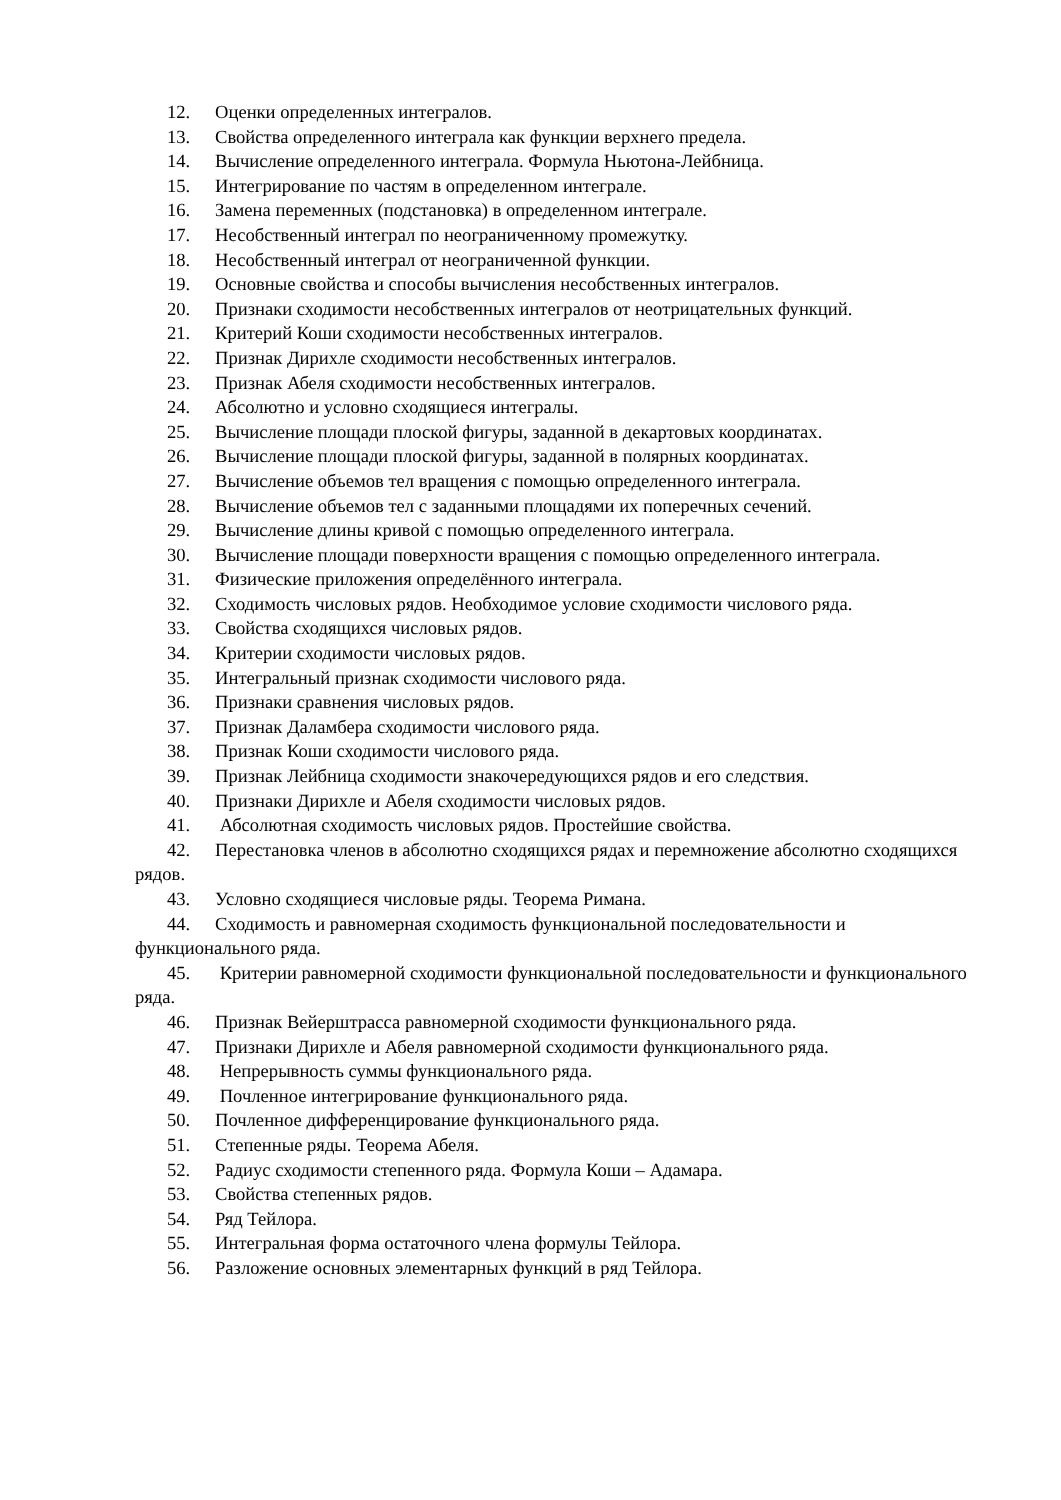12. Оценки определенных интегралов.
13. Свойства определенного интеграла как функции верхнего предела.
14. Вычисление определенного интеграла. Формула Ньютона-Лейбница.
15. Интегрирование по частям в определенном интеграле.
16. Замена переменных (подстановка) в определенном интеграле.
17. Несобственный интеграл по неограниченному промежутку.
18. Несобственный интеграл от неограниченной функции.
19. Основные свойства и способы вычисления несобственных интегралов.
20. Признаки сходимости несобственных интегралов от неотрицательных функций.
21. Критерий Коши сходимости несобственных интегралов.
22. Признак Дирихле сходимости несобственных интегралов.
23. Признак Абеля сходимости несобственных интегралов.
24. Абсолютно и условно сходящиеся интегралы.
25. Вычисление площади плоской фигуры, заданной в декартовых координатах.
26. Вычисление площади плоской фигуры, заданной в полярных координатах.
27. Вычисление объемов тел вращения с помощью определенного интеграла.
28. Вычисление объемов тел с заданными площадями их поперечных сечений.
29. Вычисление длины кривой с помощью определенного интеграла.
30. Вычисление площади поверхности вращения с помощью определенного интеграла.
31. Физические приложения определённого интеграла.
32. Сходимость числовых рядов. Необходимое условие сходимости числового ряда.
33. Свойства сходящихся числовых рядов.
34. Критерии сходимости числовых рядов.
35. Интегральный признак сходимости числового ряда.
36. Признаки сравнения числовых рядов.
37. Признак Даламбера сходимости числового ряда.
38. Признак Коши сходимости числового ряда.
39. Признак Лейбница сходимости знакочередующихся рядов и его следствия.
40. Признаки Дирихле и Абеля сходимости числовых рядов.
41. Абсолютная сходимость числовых рядов. Простейшие свойства.
42. Перестановка членов в абсолютно сходящихся рядах и перемножение абсолютно сходящихся рядов.
43. Условно сходящиеся числовые ряды. Теорема Римана.
44. Сходимость и равномерная сходимость функциональной последовательности и функционального ряда.
45. Критерии равномерной сходимости функциональной последовательности и функционального ряда.
46. Признак Вейерштрасса равномерной сходимости функционального ряда.
47. Признаки Дирихле и Абеля равномерной сходимости функционального ряда.
48. Непрерывность суммы функционального ряда.
49. Почленное интегрирование функционального ряда.
50. Почленное дифференцирование функционального ряда.
51. Степенные ряды. Теорема Абеля.
52. Радиус сходимости степенного ряда. Формула Коши – Адамара.
53. Свойства степенных рядов.
54. Ряд Тейлора.
55. Интегральная форма остаточного члена формулы Тейлора.
56. Разложение основных элементарных функций в ряд Тейлора.